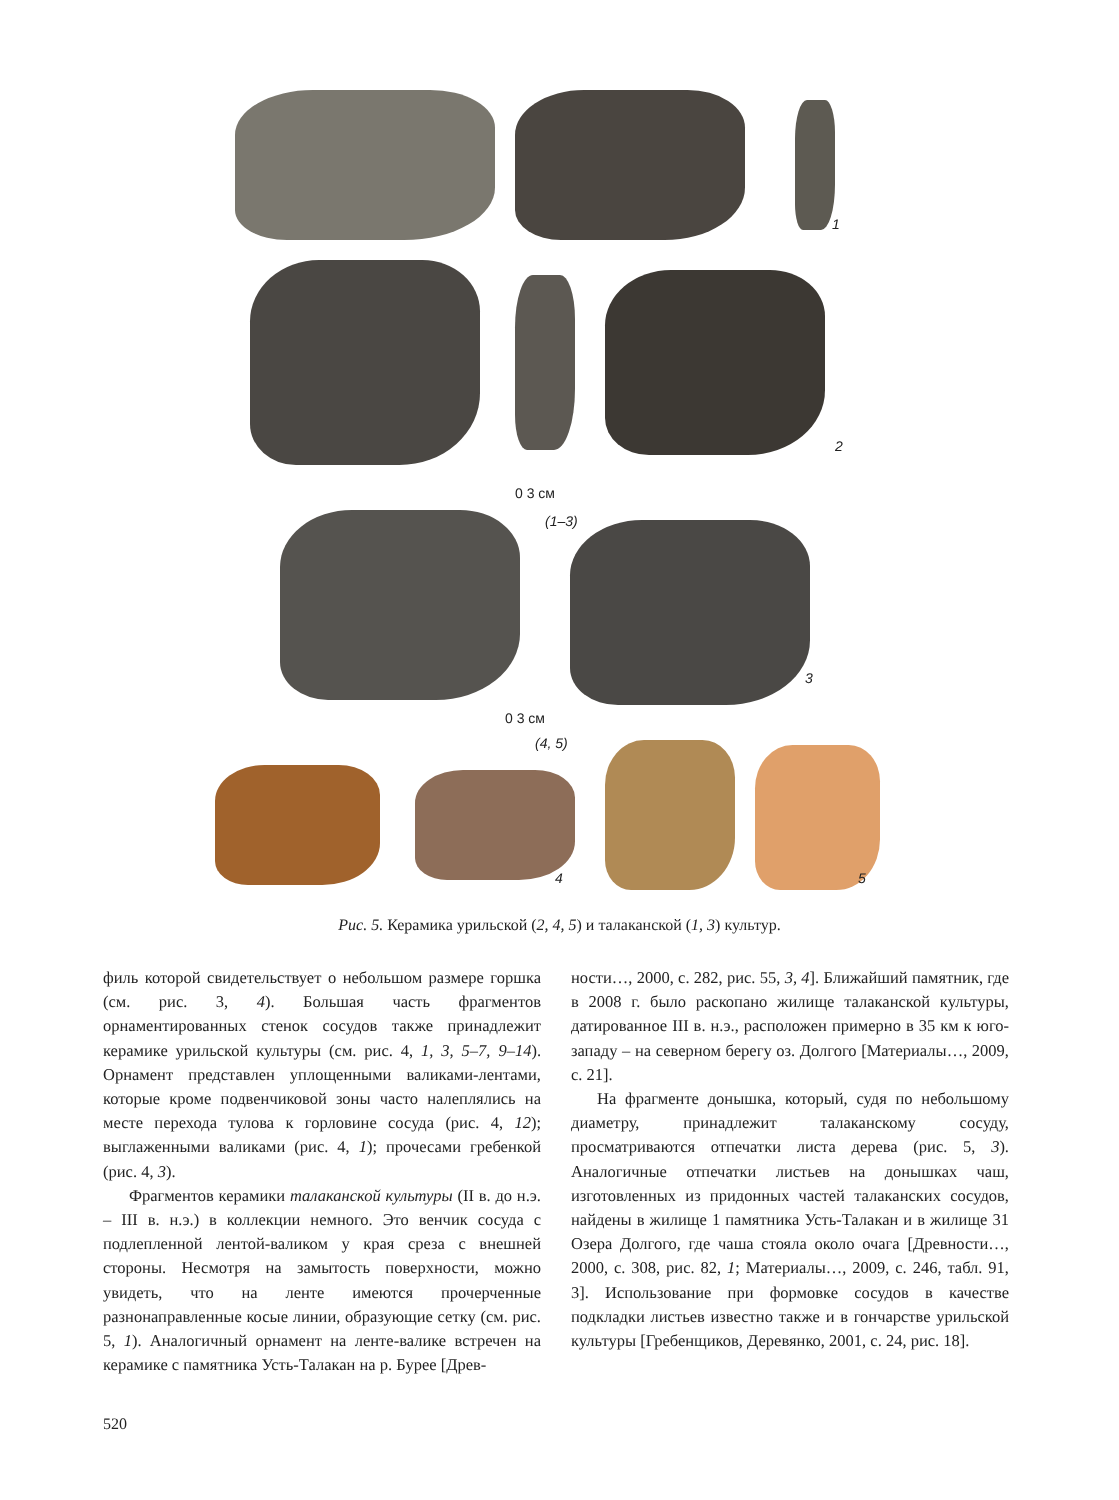1
2
0 3 см
(1–3)
3
0 3 см
(4, 5)
4 5
Рис. 5. Керамика урильской (2, 4, 5) и талаканской (1, 3) культур.
филь которой свидетельствует о небольшом размере горшка (см. рис. 3, 4). Большая часть фрагментов орнаментированных стенок сосудов также принадлежит керамике урильской культуры (см. рис. 4, 1, 3, 5–7, 9–14). Орнамент представлен уплощенными валиками-лентами, которые кроме подвенчиковой зоны часто налеплялись на месте перехода тулова к горловине сосуда (рис. 4, 12); выглаженными валиками (рис. 4, 1); прочесами гребенкой (рис. 4, 3).
Фрагментов керамики талаканской культуры (II в. до н.э. – III в. н.э.) в коллекции немного. Это венчик сосуда с подлепленной лентой-валиком у края среза с внешней стороны. Несмотря на замытость поверхности, можно увидеть, что на ленте имеются прочерченные разнонаправленные косые линии, образующие сетку (см. рис. 5, 1). Аналогичный орнамент на ленте-валике встречен на керамике с памятника Усть-Талакан на р. Бурее [Древ-
ности…, 2000, с. 282, рис. 55, 3, 4]. Ближайший памятник, где в 2008 г. было раскопано жилище талаканской культуры, датированное III в. н.э., расположен примерно в 35 км к юго-западу – на северном берегу оз. Долгого [Материалы…, 2009, с. 21].
На фрагменте донышка, который, судя по небольшому диаметру, принадлежит талаканскому сосуду, просматриваются отпечатки листа дерева (рис. 5, 3). Аналогичные отпечатки листьев на донышках чаш, изготовленных из придонных частей талаканских сосудов, найдены в жилище 1 памятника Усть-Талакан и в жилище 31 Озера Долгого, где чаша стояла около очага [Древности…, 2000, с. 308, рис. 82, 1; Материалы…, 2009, с. 246, табл. 91, 3]. Использование при формовке сосудов в качестве подкладки листьев известно также и в гончарстве урильской культуры [Гребенщиков, Деревянко, 2001, с. 24, рис. 18].
520